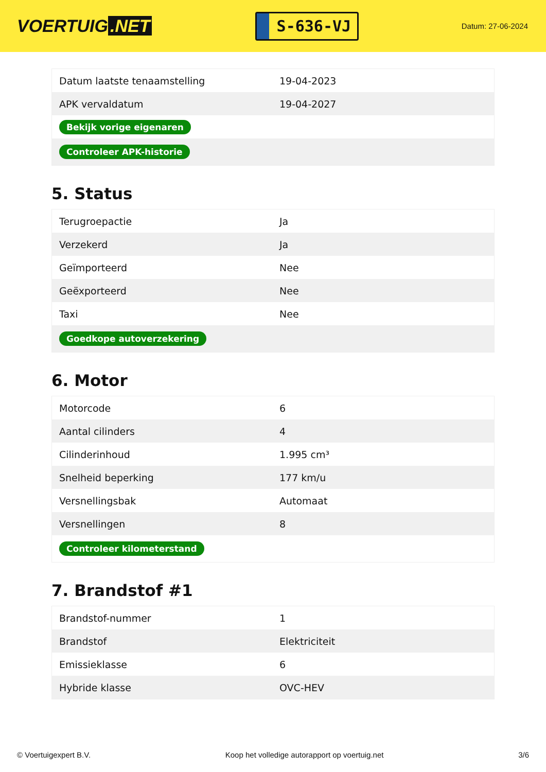VOERTUIG.NET
S-636-VJ
Datum: 27-06-2024
| Datum laatste tenaamstelling | 19-04-2023 |
| APK vervaldatum | 19-04-2027 |
| Bekijk vorige eigenaren | |
| Controleer APK-historie | |
5. Status
| Terugroepactie | Ja |
| Verzekerd | Ja |
| Geïmporteerd | Nee |
| Geëxporteerd | Nee |
| Taxi | Nee |
| Goedkope autoverzekering | |
6. Motor
| Motorcode | 6 |
| Aantal cilinders | 4 |
| Cilinderinhoud | 1.995 cm³ |
| Snelheid beperking | 177 km/u |
| Versnellingsbak | Automaat |
| Versnellingen | 8 |
| Controleer kilometerstand | |
7. Brandstof #1
| Brandstof-nummer | 1 |
| Brandstof | Elektriciteit |
| Emissieklasse | 6 |
| Hybride klasse | OVC-HEV |
© Voertuigexpert B.V. Koop het volledige autorapport op voertuig.net 3/6